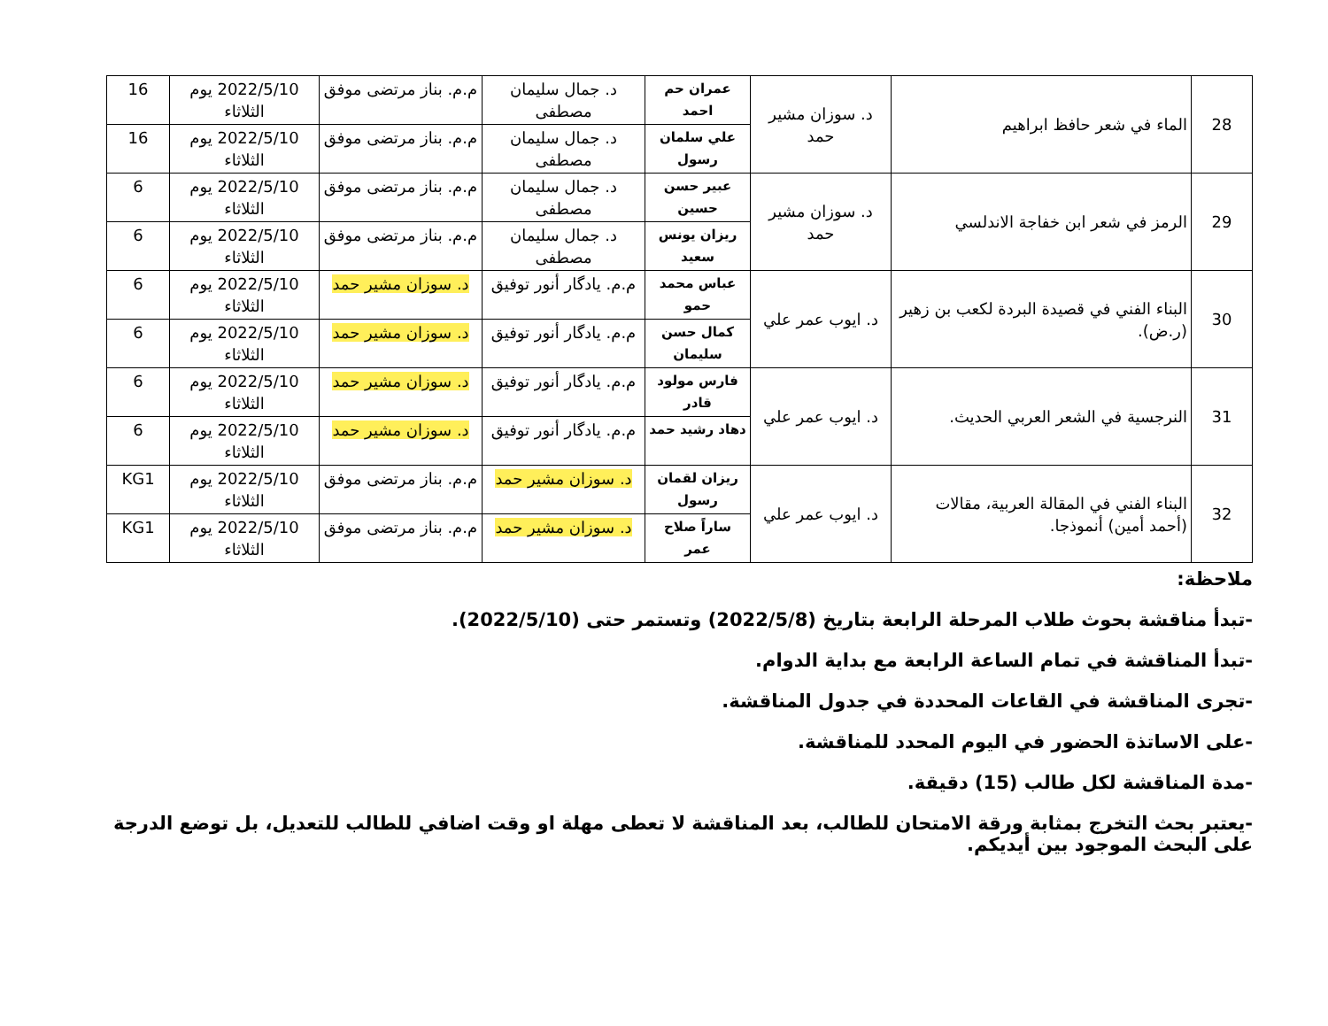| 28 | الماء في شعر حافظ ابراهيم | د. سوزان مشير حمد | عمران حم احمد | د. جمال سليمان مصطفى | م.م. بناز مرتضى موفق | 2022/5/10 يوم الثلاثاء | 16 |
| | | | علي سلمان رسول | د. جمال سليمان مصطفى | م.م. بناز مرتضى موفق | 2022/5/10 يوم الثلاثاء | 16 |
| 29 | الرمز في شعر ابن خفاجة الاندلسي | د. سوزان مشير حمد | عبير حسن حسين | د. جمال سليمان مصطفى | م.م. بناز مرتضى موفق | 2022/5/10 يوم الثلاثاء | 6 |
| | | | ريزان يونس سعيد | د. جمال سليمان مصطفى | م.م. بناز مرتضى موفق | 2022/5/10 يوم الثلاثاء | 6 |
| 30 | البناء الفني في قصيدة البردة لكعب بن زهير (ر.ض). | د. ايوب عمر علي | عباس محمد حمو | م.م. يادگار أنور توفيق | د. سوزان مشير حمد | 2022/5/10 يوم الثلاثاء | 6 |
| | | | كمال حسن سليمان | م.م. يادگار أنور توفيق | د. سوزان مشير حمد | 2022/5/10 يوم الثلاثاء | 6 |
| 31 | النرجسية في الشعر العربي الحديث. | د. ايوب عمر علي | فارس مولود قادر | م.م. يادگار أنور توفيق | د. سوزان مشير حمد | 2022/5/10 يوم الثلاثاء | 6 |
| | | | دهاد رشيد حمد | م.م. يادگار أنور توفيق | د. سوزان مشير حمد | 2022/5/10 يوم الثلاثاء | 6 |
| 32 | البناء الفني في المقالة العربية، مقالات (أحمد أمين) أنموذجا. | د. ايوب عمر علي | ريزان لقمان رسول | د. سوزان مشير حمد | م.م. بناز مرتضى موفق | 2022/5/10 يوم الثلاثاء | KG1 |
| | | | ساراً صلاح عمر | د. سوزان مشير حمد | م.م. بناز مرتضى موفق | 2022/5/10 يوم الثلاثاء | KG1 |
ملاحظة:
-تبدأ مناقشة بحوث طلاب المرحلة الرابعة بتاريخ (2022/5/8) وتستمر حتى (2022/5/10).
-تبدأ المناقشة في تمام الساعة الرابعة مع بداية الدوام.
-تجرى المناقشة في القاعات المحددة في جدول المناقشة.
-على الاساتذة الحضور في اليوم المحدد للمناقشة.
-مدة المناقشة لكل طالب (15) دقيقة.
-يعتبر بحث التخرج بمثابة ورقة الامتحان للطالب، بعد المناقشة لا تعطى مهلة او وقت اضافي للطالب للتعديل، بل توضع الدرجة على البحث الموجود بين أيديكم.